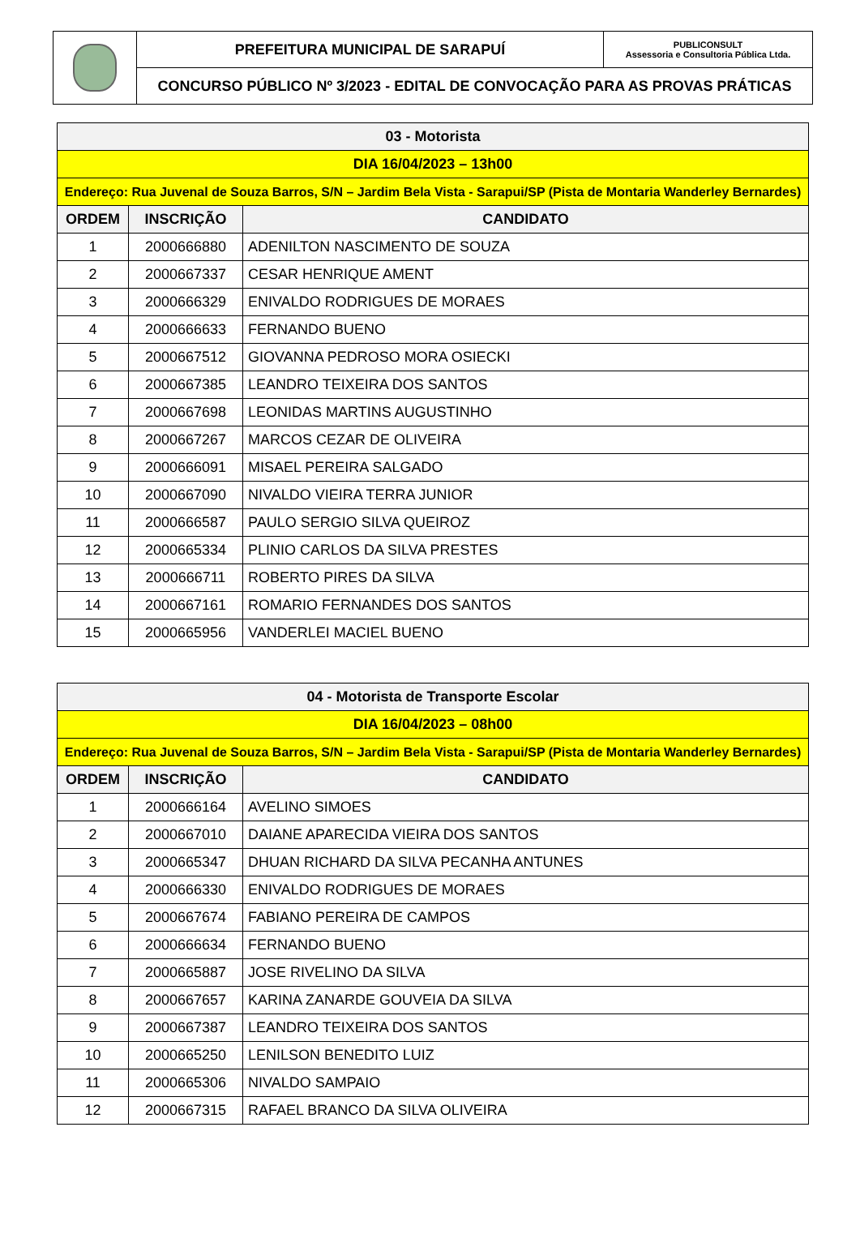| | PREFEITURA MUNICIPAL DE SARAPUÍ | PUBLICONSULT Assessoria e Consultoria Pública Ltda. |
| | CONCURSO PÚBLICO Nº 3/2023 - EDITAL DE CONVOCAÇÃO PARA AS PROVAS PRÁTICAS | |
| 03 - Motorista | | |
| DIA 16/04/2023 – 13h00 | | |
| Endereço: Rua Juvenal de Souza Barros, S/N – Jardim Bela Vista - Sarapui/SP (Pista de Montaria Wanderley Bernardes) | | |
| ORDEM | INSCRIÇÃO | CANDIDATO |
| 1 | 2000666880 | ADENILTON NASCIMENTO DE SOUZA |
| 2 | 2000667337 | CESAR HENRIQUE AMENT |
| 3 | 2000666329 | ENIVALDO RODRIGUES DE MORAES |
| 4 | 2000666633 | FERNANDO BUENO |
| 5 | 2000667512 | GIOVANNA PEDROSO MORA OSIECKI |
| 6 | 2000667385 | LEANDRO TEIXEIRA DOS SANTOS |
| 7 | 2000667698 | LEONIDAS MARTINS AUGUSTINHO |
| 8 | 2000667267 | MARCOS CEZAR DE OLIVEIRA |
| 9 | 2000666091 | MISAEL PEREIRA SALGADO |
| 10 | 2000667090 | NIVALDO VIEIRA TERRA JUNIOR |
| 11 | 2000666587 | PAULO SERGIO SILVA QUEIROZ |
| 12 | 2000665334 | PLINIO CARLOS DA SILVA PRESTES |
| 13 | 2000666711 | ROBERTO PIRES DA SILVA |
| 14 | 2000667161 | ROMARIO FERNANDES DOS SANTOS |
| 15 | 2000665956 | VANDERLEI MACIEL BUENO |
| 04 - Motorista de Transporte Escolar | | |
| DIA 16/04/2023 – 08h00 | | |
| Endereço: Rua Juvenal de Souza Barros, S/N – Jardim Bela Vista - Sarapui/SP (Pista de Montaria Wanderley Bernardes) | | |
| ORDEM | INSCRIÇÃO | CANDIDATO |
| 1 | 2000666164 | AVELINO SIMOES |
| 2 | 2000667010 | DAIANE APARECIDA VIEIRA DOS SANTOS |
| 3 | 2000665347 | DHUAN RICHARD DA SILVA PECANHA ANTUNES |
| 4 | 2000666330 | ENIVALDO RODRIGUES DE MORAES |
| 5 | 2000667674 | FABIANO PEREIRA DE CAMPOS |
| 6 | 2000666634 | FERNANDO BUENO |
| 7 | 2000665887 | JOSE RIVELINO DA SILVA |
| 8 | 2000667657 | KARINA ZANARDE GOUVEIA DA SILVA |
| 9 | 2000667387 | LEANDRO TEIXEIRA DOS SANTOS |
| 10 | 2000665250 | LENILSON BENEDITO LUIZ |
| 11 | 2000665306 | NIVALDO SAMPAIO |
| 12 | 2000667315 | RAFAEL BRANCO DA SILVA OLIVEIRA |